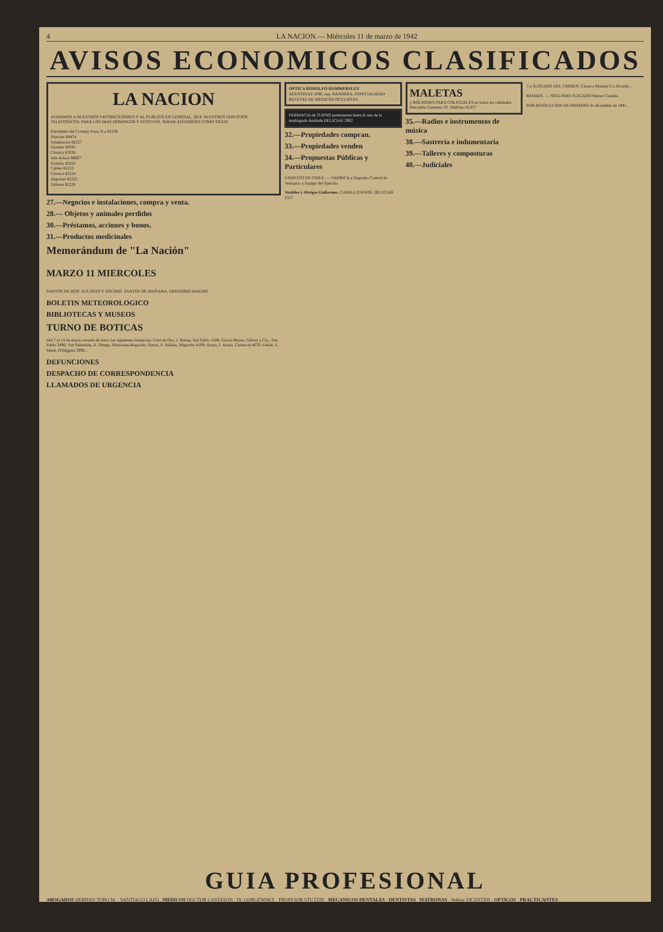4 LA NACION.— Miércoles 11 de marzo de 1942
AVISOS ECONOMICOS CLASIFICADOS
LA NACION
AVISAMOS A NUESTROS FAVORECEDORES Y AL PUBLICO EN GENERAL, QUE NUESTROS SERVICIOS TELEFONICOS, PARA LOS DIAS DOMINGOS Y FESTIVOS, SERAN ATENDIDOS COMO SIGUE:
Presidente del Consejo Fono N.o 82336
Director 68474
Subdirector 82227
Gerente 60591
Crónica 67036
Jefe Avisos 88607
Portería 82222
Cables 82223
Crónica 82224
Deportes 82225
Talleres 82226
27.—Negocios e instalaciones, compra y venta.
28.— Objetos y animales perdidos
30.—Préstamos, acciones y bonos.
31.—Productos medicinales
Memorándum de "La Nación"
MARZO 11 MIERCOLES
SANTOS DE HOY: EULOGIO Y ZOCIMO. SANTOS DE MAÑANA: GREGORIO MAGNO.
BOLETIN METEOROLOGICO
BIBLIOTECAS Y MUSEOS
TURNO DE BOTICAS
Del 7 al 14 de marzo estarán de turno las siguientes farmacias: Cruz de Oro, J. Barías, San Pablo 1508; Garcia Reyes, Gálvez y Cía., San Pablo 2496; San Sebastián, A. Ortega, Matucana-Mapocho; Sanax, F. Salinas, Mapocho 4199; Araya, J. Araya, Carrascal 4670; Unión, E. Martí, O'Higgins 3998...
DEFUNCIONES
DESPACHO DE CORRESPONDENCIA
LLAMADOS DE URGENCIA
OPTICA RODOLFO HAMMERSLEY
AGUSTINAS 1090, esq. BANDERA. ESPECIALIDAD RECETAS DE MEDICOS OCULISTAS
FARMACIA de TURNO permanente hasta la una de la madrugada Andrade DELICIAS 2902
32.—Propiedades compran.
33.—Propiedades venden
34.—Propuestas Públicas y Particulares
EJERCITO DE CHILE. — FABRICA y Depósito Central de Vestuario y Equipo del Ejército.
Vestidos y Abrigos Uniformes. CABELLO HNOS. DELICIAS 2317
MALETAS
y BOLSONES PARA COLEGIALES en todas las calidades. Bascuñán Guerrero 33. Teléfono 91337
35.—Radios e instrumentos de música
38.—Sastrería e indumentaria
39.—Talleres y composturas
40.—Judiciales
7.o JUZGADO DEL CRIMEN. Citase a Manuel 2.o Alcalde...
REMATE. — SEGUNDO JUZGADO Menor Cuantía.
POR RESOLUCION DE PRIMERO de diciembre de 1941...
GUIA PROFESIONAL
ABOGADOS HERNAN TORO M. · SANTIAGO LAZO
MEDICOS DOCTOR CASTASON · Dr. GORGEWSKY · PROFESOR STUTZIN
MECANICOS DENTALES · DENTISTAS MATRONAS · Señora VICENTINI · OPTICOS · PRACTICANTES